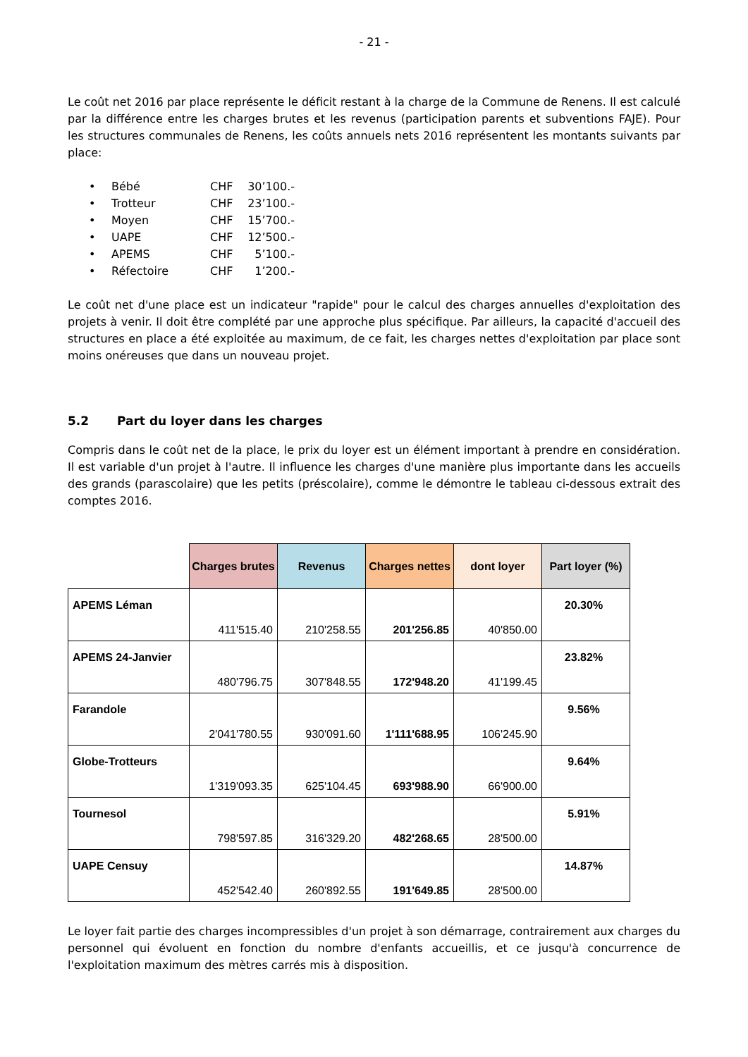- 21 -
Le coût net 2016 par place représente le déficit restant à la charge de la Commune de Renens. Il est calculé par la différence entre les charges brutes et les revenus (participation parents et subventions FAJE). Pour les structures communales de Renens, les coûts annuels nets 2016 représentent les montants suivants par place:
• Bébé CHF 30’100.-
• Trotteur CHF 23’100.-
• Moyen CHF 15’700.-
• UAPE CHF 12’500.-
• APEMS CHF 5’100.-
• Réfectoire CHF 1’200.-
Le coût net d'une place est un indicateur "rapide" pour le calcul des charges annuelles d'exploitation des projets à venir. Il doit être complété par une approche plus spécifique. Par ailleurs, la capacité d'accueil des structures en place a été exploitée au maximum, de ce fait, les charges nettes d'exploitation par place sont moins onéreuses que dans un nouveau projet.
5.2 Part du loyer dans les charges
Compris dans le coût net de la place, le prix du loyer est un élément important à prendre en considération. Il est variable d'un projet à l'autre. Il influence les charges d'une manière plus importante dans les accueils des grands (parascolaire) que les petits (préscolaire), comme le démontre le tableau ci-dessous extrait des comptes 2016.
| | Charges brutes | Revenus | Charges nettes | dont loyer | Part loyer (%) |
| --- | --- | --- | --- | --- | --- |
| APEMS Léman | 411'515.40 | 210'258.55 | 201'256.85 | 40'850.00 | 20.30% |
| APEMS 24-Janvier | 480'796.75 | 307'848.55 | 172'948.20 | 41'199.45 | 23.82% |
| Farandole | 2'041'780.55 | 930'091.60 | 1'111'688.95 | 106'245.90 | 9.56% |
| Globe-Trotteurs | 1'319'093.35 | 625'104.45 | 693'988.90 | 66'900.00 | 9.64% |
| Tournesol | 798'597.85 | 316'329.20 | 482'268.65 | 28'500.00 | 5.91% |
| UAPE Censuy | 452'542.40 | 260'892.55 | 191'649.85 | 28'500.00 | 14.87% |
Le loyer fait partie des charges incompressibles d'un projet à son démarrage, contrairement aux charges du personnel qui évoluent en fonction du nombre d'enfants accueillis, et ce jusqu'à concurrence de l'exploitation maximum des mètres carrés mis à disposition.